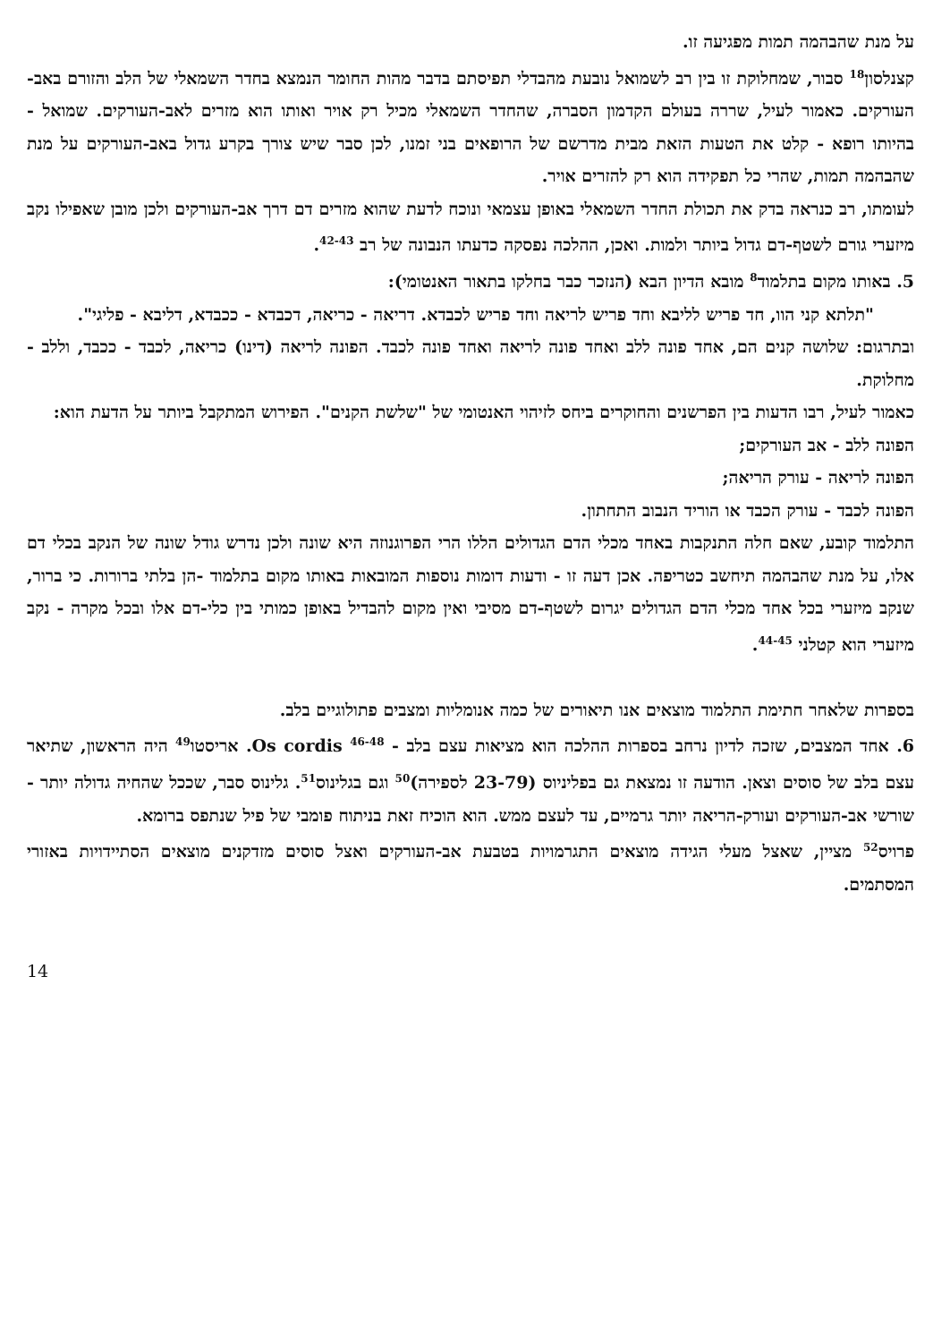על מנת שהבהמה תמות מפגיעה זו.
קצנלסון<sup>18</sup> סבור, שמחלוקת זו בין רב לשמואל נובעת מהבדלי תפיסתם בדבר מהות החומר הנמצא בחדר השמאלי של הלב והזורם באב-העורקים. כאמור לעיל, שררה בעולם הקדמון הסברה, שהחדר השמאלי מכיל רק אויר ואותו הוא מזרים לאב-העורקים. שמואל - בהיותו רופא - קלט את הטעות הזאת מבית מדרשם של הרופאים בני זמנו, לכן סבר שיש צורך בקרע גדול באב-העורקים על מנת שהבהמה תמות, שהרי כל תפקידה הוא רק להזרים אויר.
לעומתו, רב כנראה בדק את תכולת החדר השמאלי באופן עצמאי ונוכח לדעת שהוא מזרים דם דרך אב-העורקים ולכן מובן שאפילו נקב מיזערי גורם לשטף-דם גדול ביותר ולמות. ואכן, ההלכה נפסקה כדעתו הנבונה של רב <sup>42-43</sup>.
5. באותו מקום בתלמוד<sup>8</sup> מובא הדיון הבא (הנזכר כבר בחלקו בתאור האנטומי):
"תלתא קני הוו, חד פריש לליבא וחד פריש לריאה וחד פריש לכבדא. דריאה - כריאה, דכבדא - ככבדא, דליבא - פליגי".
ובתרגום: שלושה קנים הם, אחד פונה ללב ואחד פונה לריאה ואחד פונה לכבד. הפונה לריאה (דינו) כריאה, לכבד - ככבד, וללב - מחלוקת.
כאמור לעיל, רבו הדעות בין הפרשנים והחוקרים ביחס לזיהוי האנטומי של "שלשת הקנים". הפירוש המתקבל ביותר על הדעת הוא:
הפונה ללב - אב העורקים;
הפונה לריאה - עורק הריאה;
הפונה לכבד - עורק הכבד או הוריד הנבוב התחתון.
התלמוד קובע, שאם חלה התנקבות באחד מכלי הדם הגדולים הללו הרי הפרוגנוזה היא שונה ולכן נדרש גודל שונה של הנקב בכלי דם אלו, על מנת שהבהמה תיחשב כטריפה. אכן דעה זו - ודעות דומות נוספות המובאות באותו מקום בתלמוד -הן בלתי ברורות. כי ברור, שנקב מיזערי בכל אחד מכלי הדם הגדולים יגרום לשטף-דם מסיבי ואין מקום להבדיל באופן כמותי בין כלי-דם אלו ובכל מקרה - נקב מיזערי הוא קטלני <sup>44-45</sup>.
בספרות שלאחר חתימת התלמוד מוצאים אנו תיאורים של כמה אנומליות ומצבים פתולוגיים בלב.
6. אחד המצבים, שזכה לדיון נרחב בספרות ההלכה הוא מציאות עצם בלב - Os cordis <sup>46-48</sup>. אריסטו<sup>49</sup> היה הראשון, שתיאר עצם בלב של סוסים וצאן. הודעה זו נמצאת גם בפליניוס (23-79 לספירה)<sup>50</sup> וגם בגלינוס<sup>51</sup>. גלינוס סבר, שככל שהחיה גדולה יותר - שורשי אב-העורקים ועורק-הריאה יותר גרמיים, עד לעצם ממש. הוא הוכיח זאת בניתוח פומבי של פיל שנתפס ברומא.
פרויס<sup>52</sup> מציין, שאצל מעלי הגידה מוצאים התגרמויות בטבעת אב-העורקים ואצל סוסים מזדקנים מוצאים הסתיידויות באזורי המסתמים.
14